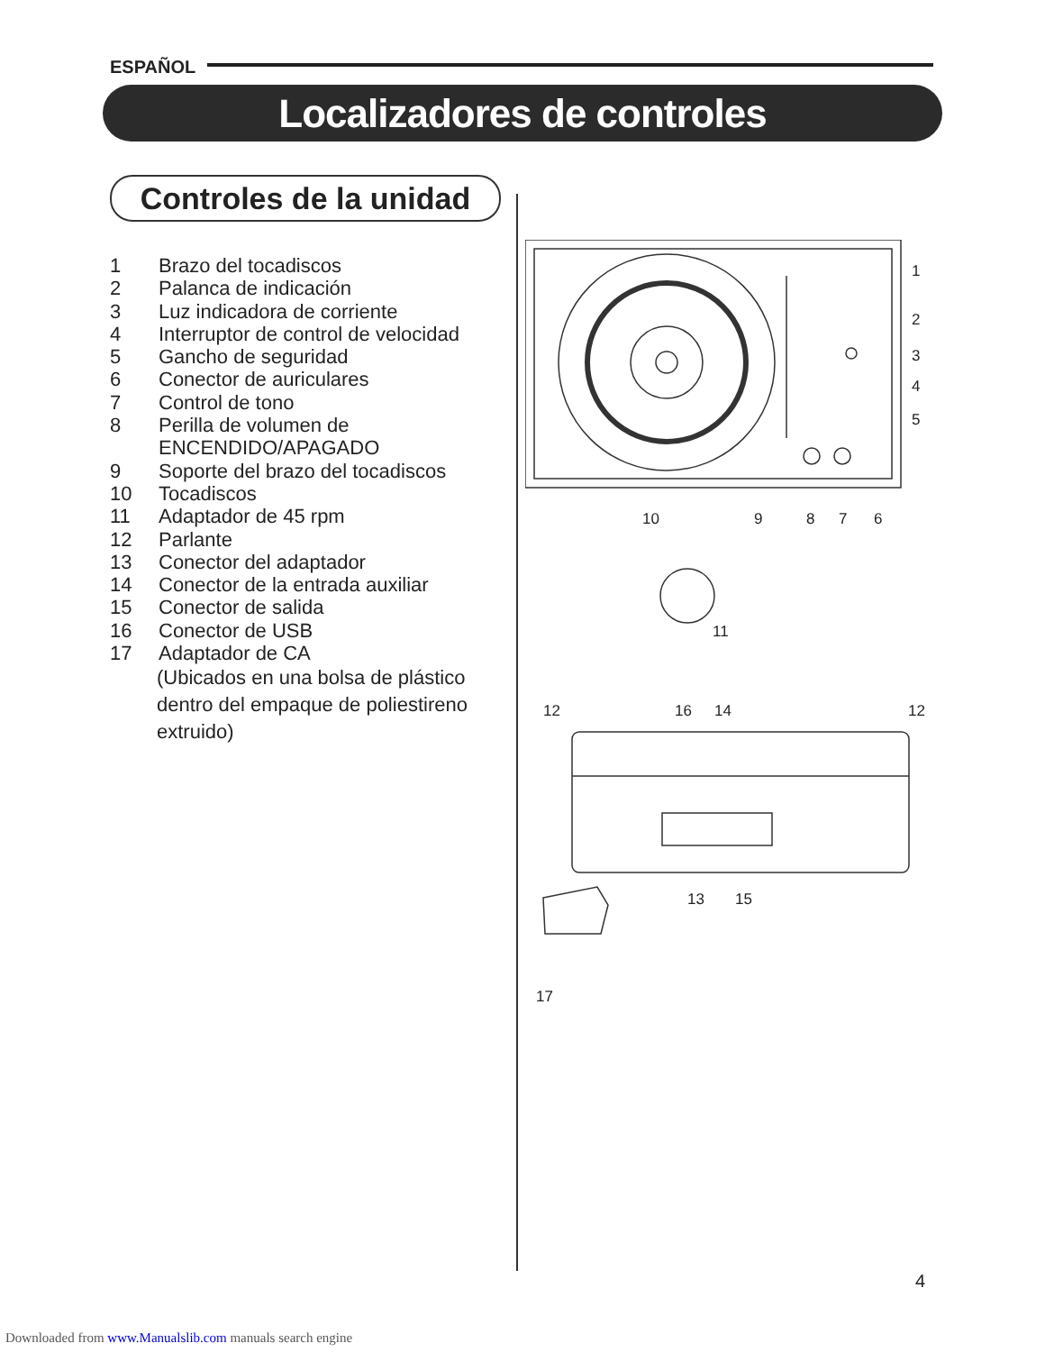ESPAÑOL
Localizadores de controles
Controles de la unidad
1 Brazo del tocadiscos
2 Palanca de indicación
3 Luz indicadora de corriente
4 Interruptor de control de velocidad
5 Gancho de seguridad
6 Conector de auriculares
7 Control de tono
8 Perilla de volumen de
ENCENDIDO/APAGADO
9 Soporte del brazo del tocadiscos
10 Tocadiscos
11 Adaptador de 45 rpm
12 Parlante
13 Conector del adaptador
14 Conector de la entrada auxiliar
15 Conector de salida
16 Conector de USB
17 Adaptador de CA
(Ubicados en una bolsa de plástico
dentro del empaque de poliestireno
extruido)
10
9
8
7
6
1
2
3
4
5
11
12
16
14
12
13
15
17
4
Downloaded from www.Manualslib.com manuals search engine